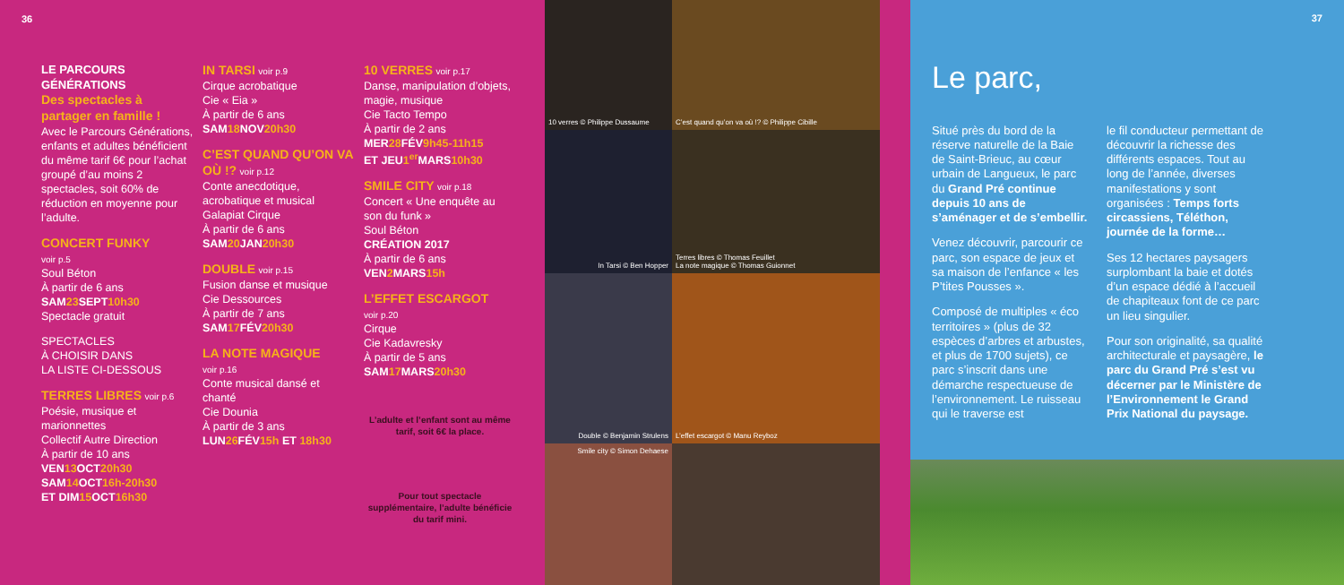36
LE PARCOURS GÉNÉRATIONS
Des spectacles à partager en famille !
Avec le Parcours Générations, enfants et adultes bénéficient du même tarif 6€ pour l’achat groupé d’au moins 2 spectacles, soit 60% de réduction en moyenne pour l’adulte.
CONCERT FUNKY
voir p.5
Soul Béton
À partir de 6 ans
SAM23 SEPT10h30
Spectacle gratuit
SPECTACLES
À CHOISIR DANS
LA LISTE CI-DESSOUS
TERRES LIBRES voir p.6
Poésie, musique et marionnettes
Collectif Autre Direction
À partir de 10 ans
VEN13 OCT20h30
SAM14 OCT16h-20h30
ET DIM15 OCT16h30
IN TARSI voir p.9
Cirque acrobatique
Cie « Eia »
À partir de 6 ans
SAM18 NOV20h30
C’EST QUAND QU’ON VA OÙ !? voir p.12
Conte anecdotique, acrobatique et musical
Galapiat Cirque
À partir de 6 ans
SAM20 JAN20h30
DOUBLE voir p.15
Fusion danse et musique
Cie Dessources
À partir de 7 ans
SAM17 FÉV20h30
LA NOTE MAGIQUE
voir p.16
Conte musical dansé et chanté
Cie Dounia
À partir de 3 ans
LUN26 FÉV15h ET 18h30
10 VERRES voir p.17
Danse, manipulation d’objets, magie, musique
Cie Tacto Tempo
À partir de 2 ans
MER28 FÉV9h45-11h15
ET JEU1<sup>er</sup> MARS10h30
SMILE CITY voir p.18
Concert « Une enquête au son du funk »
Soul Béton
CRÉATION 2017
À partir de 6 ans
VEN2 MARS15h
L’EFFET ESCARGOT
voir p.20
Cirque
Cie Kadavresky
À partir de 5 ans
SAM17 MARS20h30
L’adulte et l’enfant sont au même tarif, soit 6€ la place.
Pour tout spectacle supplémentaire, l’adulte bénéficie du tarif mini.
10 verres © Philippe Dussaume
C’est quand qu’on va où !? © Philippe Cibille
In Tarsi © Ben Hopper
Terres libres © Thomas Feuillet
La note magique © Thomas Guionnet
Double © Benjamin Strulens
L’effet escargot © Manu Reyboz
Smile city © Simon Dehaese
37
Le parc,
Situé près du bord de la réserve naturelle de la Baie de Saint-Brieuc, au cœur urbain de Langueux, le parc du Grand Pré continue depuis 10 ans de s’aménager et de s’embellir.
Venez découvrir, parcourir ce parc, son espace de jeux et sa maison de l’enfance « les P’tites Pousses ».
Composé de multiples « éco territoires » (plus de 32 espèces d’arbres et arbustes, et plus de 1700 sujets), ce parc s’inscrit dans une démarche respectueuse de l’environnement. Le ruisseau qui le traverse est
le fil conducteur permettant de découvrir la richesse des différents espaces. Tout au long de l’année, diverses manifestations y sont organisées : Temps forts circassiens, Téléthon, journée de la forme…
Ses 12 hectares paysagers surplombant la baie et dotés d’un espace dédié à l’accueil de chapiteaux font de ce parc un lieu singulier.
Pour son originalité, sa qualité architecturale et paysagère, le parc du Grand Pré s’est vu décerner par le Ministère de l’Environnement le Grand Prix National du paysage.